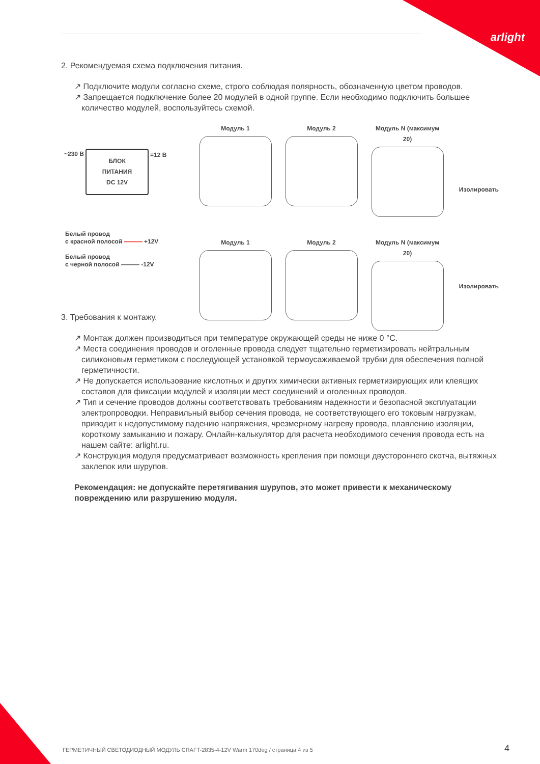arlight
2. Рекомендуемая схема подключения питания.
↗ Подключите модули согласно схеме, строго соблюдая полярность, обозначенную цветом проводов.
↗ Запрещается подключение более 20 модулей в одной группе. Если необходимо подключить большее количество модулей, воспользуйтесь схемой.
Модуль 1 Модуль 2 Модуль N (максимум 20)
~230 B
БЛОК
ПИТАНИЯ
DC 12V
=12 B
Изолировать
Модуль 1 Модуль 2 Модуль N (максимум 20)
Белый провод
с красной полосой ——— +12V
Белый провод
с черной полосой ——— -12V
Изолировать
3. Требования к монтажу.
↗ Монтаж должен производиться при температуре окружающей среды не ниже 0 °С.
↗ Места соединения проводов и оголенные провода следует тщательно герметизировать нейтральным силиконовым герметиком с последующей установкой термоусаживаемой трубки для обеспечения полной герметичности.
↗ Не допускается использование кислотных и других химически активных герметизирующих или клеящих составов для фиксации модулей и изоляции мест соединений и оголенных проводов.
↗ Тип и сечение проводов должны соответствовать требованиям надежности и безопасной эксплуатации электропроводки. Неправильный выбор сечения провода, не соответствующего его токовым нагрузкам, приводит к недопустимому падению напряжения, чрезмерному нагреву провода, плавлению изоляции, короткому замыканию и пожару. Онлайн-калькулятор для расчета необходимого сечения провода есть на нашем сайте: arlight.ru.
↗ Конструкция модуля предусматривает возможность крепления при помощи двустороннего скотча, вытяжных заклепок или шурупов.
Рекомендация: не допускайте перетягивания шурупов, это может привести к механическому повреждению или разрушению модуля.
ГЕРМЕТИЧНЫЙ СВЕТОДИОДНЫЙ МОДУЛЬ CRAFT-2835-4-12V Warm 170deg / страница 4 из 5
4